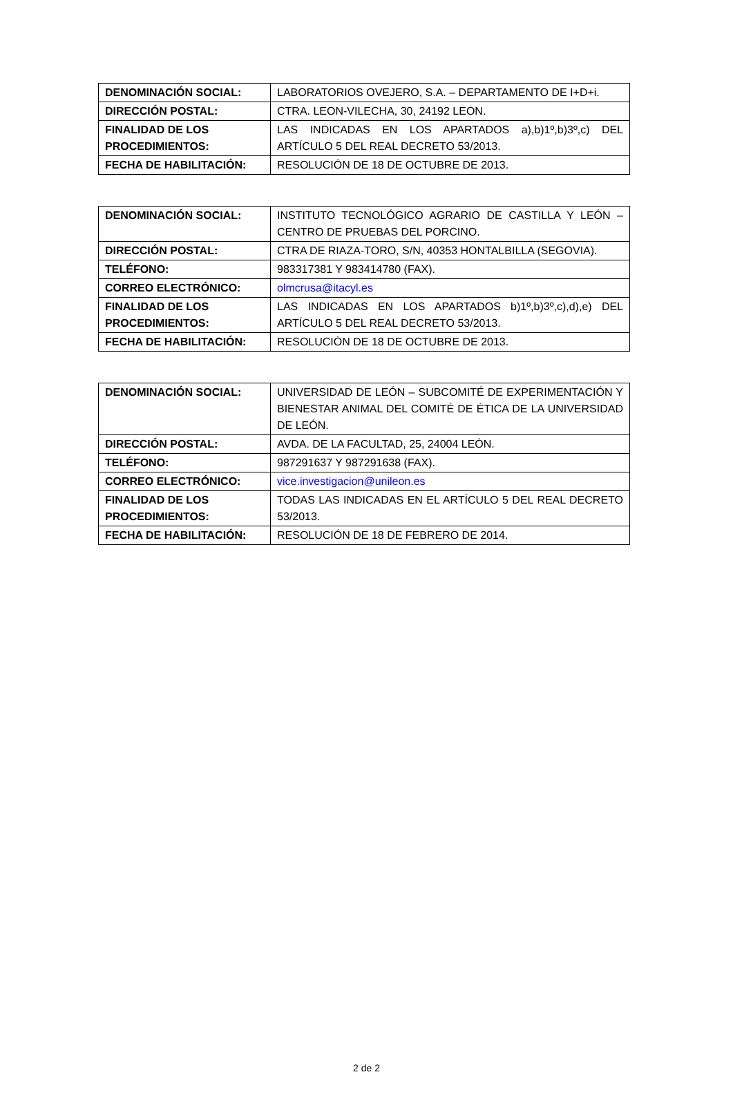| DENOMINACIÓN SOCIAL: | LABORATORIOS OVEJERO, S.A. – DEPARTAMENTO DE I+D+i. |
| DIRECCIÓN POSTAL: | CTRA. LEON-VILECHA, 30, 24192 LEON. |
| FINALIDAD DE LOS PROCEDIMIENTOS: | LAS INDICADAS EN LOS APARTADOS a),b)1º,b)3º,c) DEL ARTÍCULO 5 DEL REAL DECRETO 53/2013. |
| FECHA DE HABILITACIÓN: | RESOLUCIÓN DE 18 DE OCTUBRE DE 2013. |
| DENOMINACIÓN SOCIAL: | INSTITUTO TECNOLÓGICO AGRARIO DE CASTILLA Y LEÓN – CENTRO DE PRUEBAS DEL PORCINO. |
| DIRECCIÓN POSTAL: | CTRA DE RIAZA-TORO, S/N, 40353 HONTALBILLA (SEGOVIA). |
| TELÉFONO: | 983317381 Y 983414780 (FAX). |
| CORREO ELECTRÓNICO: | olmcrusa@itacyl.es |
| FINALIDAD DE LOS PROCEDIMIENTOS: | LAS INDICADAS EN LOS APARTADOS b)1º,b)3º,c),d),e) DEL ARTÍCULO 5 DEL REAL DECRETO 53/2013. |
| FECHA DE HABILITACIÓN: | RESOLUCIÓN DE 18 DE OCTUBRE DE 2013. |
| DENOMINACIÓN SOCIAL: | UNIVERSIDAD DE LEÓN – SUBCOMITÉ DE EXPERIMENTACIÓN Y BIENESTAR ANIMAL DEL COMITÉ DE ÉTICA DE LA UNIVERSIDAD DE LEÓN. |
| DIRECCIÓN POSTAL: | AVDA. DE LA FACULTAD, 25, 24004 LEÓN. |
| TELÉFONO: | 987291637 Y 987291638 (FAX). |
| CORREO ELECTRÓNICO: | vice.investigacion@unileon.es |
| FINALIDAD DE LOS PROCEDIMIENTOS: | TODAS LAS INDICADAS EN EL ARTÍCULO 5 DEL REAL DECRETO 53/2013. |
| FECHA DE HABILITACIÓN: | RESOLUCIÓN DE 18 DE FEBRERO DE 2014. |
2 de 2